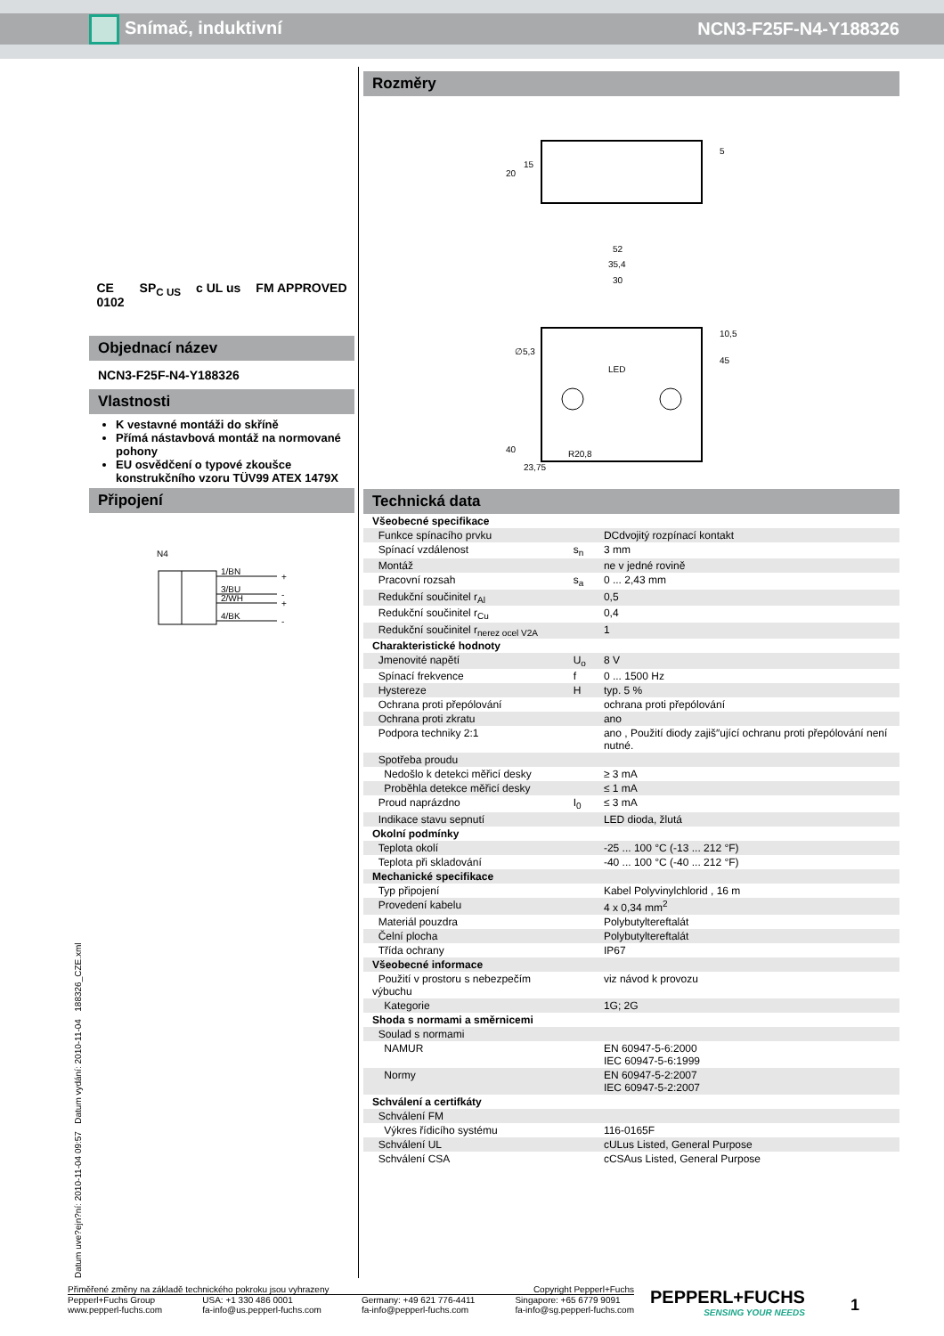Snímač, induktivní NCN3-F25F-N4-Y188326
CE
0102 SP<sub>C US</sub> c UL us FM APPROVED
Objednací název
NCN3-F25F-N4-Y188326
Vlastnosti
K vestavné montáži do skříně
Přímá nástavbová montáž na normované pohony
EU osvědčení o typové zkoušce konstrukčního vzoru TÜV99 ATEX 1479X
Připojení
N4
1/BN
3/BU
2/WH
4/BK
+
-
+
-
Rozměry
52
35,4
30
LED
∅5,3
40
23,75
R20,8
45
10,5
20
15
5
Technická data
| Všeobecné specifikace | | |
| Funkce spínacího prvku | | DCdvojitý rozpínací kontakt |
| Spínací vzdálenost | s<sub>n</sub> | 3 mm |
| Montáž | | ne v jedné rovině |
| Pracovní rozsah | s<sub>a</sub> | 0 ... 2,43 mm |
| Redukční součinitel r<sub>Al</sub> | | 0,5 |
| Redukční součinitel r<sub>Cu</sub> | | 0,4 |
| Redukční součinitel r<sub>nerez ocel V2A</sub> | | 1 |
| Charakteristické hodnoty | | |
| Jmenovité napětí | U<sub>o</sub> | 8 V |
| Spínací frekvence | f | 0 ... 1500 Hz |
| Hystereze | H | typ. 5 % |
| Ochrana proti přepólování | | ochrana proti přepólování |
| Ochrana proti zkratu | | ano |
| Podpora techniky 2:1 | | ano , Použití diody zajiš″ující ochranu proti přepólování není nutné. |
| Spotřeba proudu | | |
| Nedošlo k detekci měřicí desky | | ≥ 3 mA |
| Proběhla detekce měřicí desky | | ≤ 1 mA |
| Proud naprázdno | I<sub>0</sub> | ≤ 3 mA |
| Indikace stavu sepnutí | | LED dioda, žlutá |
| Okolní podmínky | | |
| Teplota okolí | | -25 ... 100 °C (-13 ... 212 °F) |
| Teplota při skladování | | -40 ... 100 °C (-40 ... 212 °F) |
| Mechanické specifikace | | |
| Typ připojení | | Kabel Polyvinylchlorid , 16 m |
| Provedení kabelu | | 4 x 0,34 mm<sup>2</sup> |
| Materiál pouzdra | | Polybutyltereftalát |
| Čelní plocha | | Polybutyltereftalát |
| Třída ochrany | | IP67 |
| Všeobecné informace | | |
| Použití v prostoru s nebezpečím výbuchu | | viz návod k provozu |
| Kategorie | | 1G; 2G |
| Shoda s normami a směrnicemi | | |
| Soulad s normami | | |
| NAMUR | | EN 60947-5-6:2000 IEC 60947-5-6:1999 |
| Normy | | EN 60947-5-2:2007 IEC 60947-5-2:2007 |
| Schválení a certifkáty | | |
| Schválení FM | | |
| Výkres řídicího systému | | 116-0165F |
| Schválení UL | | cULus Listed, General Purpose |
| Schválení CSA | | cCSAus Listed, General Purpose |
Datum uve?ejn?ní: 2010-11-04 09:57 Datum vydání: 2010-11-04 188326_CZE.xml
Přiměřené změny na základě technického pokroku jsou vyhrazeny Copyright Pepperl+Fuchs
Pepperl+Fuchs Group
www.pepperl-fuchs.com USA: +1 330 486 0001
fa-info@us.pepperl-fuchs.com Germany: +49 621 776-4411
fa-info@pepperl-fuchs.com Singapore: +65 6779 9091
fa-info@sg.pepperl-fuchs.com
PEPPERL+FUCHS
SENSING YOUR NEEDS
1